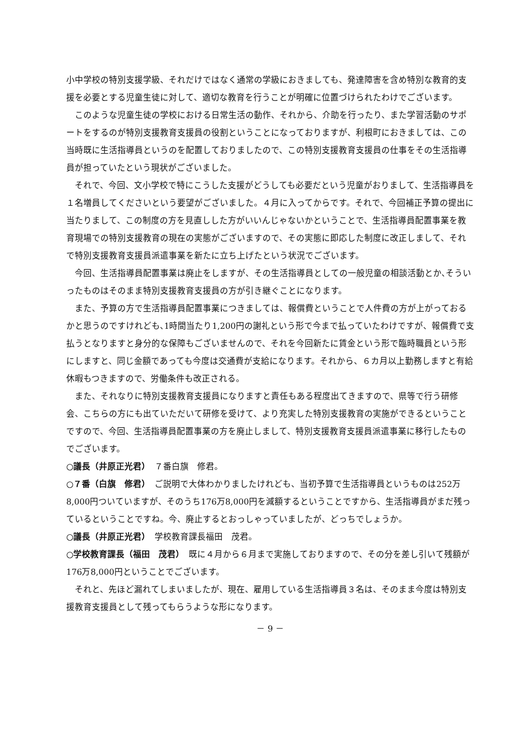小中学校の特別支援学級、それだけではなく通常の学級におきましても、発達障害を含め特別な教育的支援を必要とする児童生徒に対して、適切な教育を行うことが明確に位置づけられたわけでございます。
このような児童生徒の学校における日常生活の動作、それから、介助を行ったり、また学習活動のサポートをするのが特別支援教育支援員の役割ということになっておりますが、利根町におきましては、この当時既に生活指導員というのを配置しておりましたので、この特別支援教育支援員の仕事をその生活指導員が担っていたという現状がございました。
それで、今回、文小学校で特にこうした支援がどうしても必要だという児童がおりまして、生活指導員を１名増員してくださいという要望がございました。４月に入ってからです。それで、今回補正予算の提出に当たりまして、この制度の方を見直しした方がいいんじゃないかということで、生活指導員配置事業を教育現場での特別支援教育の現在の実態がございますので、その実態に即応した制度に改正しまして、それで特別支援教育支援員派遣事業を新たに立ち上げたという状況でございます。
今回、生活指導員配置事業は廃止をしますが、その生活指導員としての一般児童の相談活動とか､そういったものはそのまま特別支援教育支援員の方が引き継ぐことになります。
また、予算の方で生活指導員配置事業につきましては、報償費ということで人件費の方が上がっておるかと思うのですけれども､1時間当たり1,200円の謝礼という形で今まで払っていたわけですが、報償費で支払うとなりますと身分的な保障もございませんので、それを今回新たに賃金という形で臨時職員という形にしますと、同じ金額であっても今度は交通費が支給になります。それから、６カ月以上勤務しますと有給休暇もつきますので、労働条件も改正される。
また、それなりに特別支援教育支援員になりますと責任もある程度出てきますので、県等で行う研修会、こちらの方にも出ていただいて研修を受けて、より充実した特別支援教育の実施ができるということですので、今回、生活指導員配置事業の方を廃止しまして、特別支援教育支援員派遣事業に移行したものでございます。
○議長（井原正光君）　７番白旗　修君。
○７番（白旗　修君）　ご説明で大体わかりましたけれども、当初予算で生活指導員というものは252万8,000円ついていますが、そのうち176万8,000円を減額するということですから、生活指導員がまだ残っているということですね。今、廃止するとおっしゃっていましたが、どっちでしょうか。
○議長（井原正光君）　学校教育課長福田　茂君。
○学校教育課長（福田　茂君）　既に４月から６月まで実施しておりますので、その分を差し引いて残額が176万8,000円ということでございます。
それと、先ほど漏れてしまいましたが、現在、雇用している生活指導員３名は、そのまま今度は特別支援教育支援員として残ってもらうような形になります。
－ 9 －